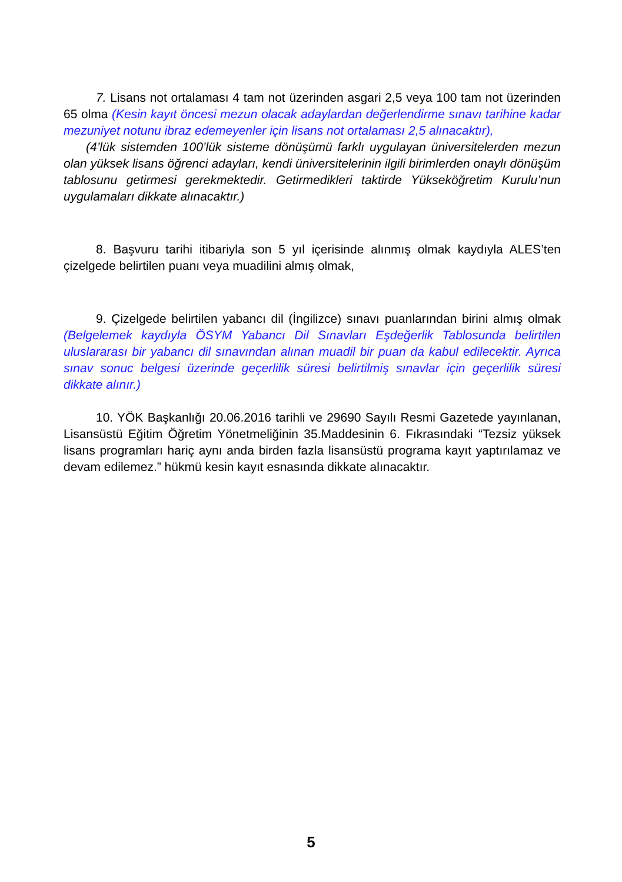7. Lisans not ortalaması 4 tam not üzerinden asgari 2,5 veya 100 tam not üzerinden 65 olma (Kesin kayıt öncesi mezun olacak adaylardan değerlendirme sınavı tarihine kadar mezuniyet notunu ibraz edemeyenler için lisans not ortalaması 2,5 alınacaktır),
(4’lük sistemden 100’lük sisteme dönüşümü farklı uygulayan üniversitelerden mezun olan yüksek lisans öğrenci adayları, kendi üniversitelerinin ilgili birimlerden onaylı dönüşüm tablosunu getirmesi gerekmektedir. Getirmedikleri taktirde Yükseköğretim Kurulu’nun uygulamaları dikkate alınacaktır.)
8. Başvuru tarihi itibariyla son 5 yıl içerisinde alınmış olmak kaydıyla ALES’ten çizelgede belirtilen puanı veya muadilini almış olmak,
9. Çizelgede belirtilen yabancı dil (İngilizce) sınavı puanlarından birini almış olmak (Belgelemek kaydıyla ÖSYM Yabancı Dil Sınavları Eşdeğerlik Tablosunda belirtilen uluslararası bir yabancı dil sınavından alınan muadil bir puan da kabul edilecektir. Ayrıca sınav sonuc belgesi üzerinde geçerlilik süresi belirtilmiş sınavlar için geçerlilik süresi dikkate alınır.)
10. YÖK Başkanlığı 20.06.2016 tarihli ve 29690 Sayılı Resmi Gazetede yayınlanan, Lisansüstü Eğitim Öğretim Yönetmeliğinin 35.Maddesinin 6. Fıkrasındaki “Tezsiz yüksek lisans programları hariç aynı anda birden fazla lisansüstü programa kayıt yaptırılamaz ve devam edilemez.” hükmü kesin kayıt esnasında dikkate alınacaktır.
5